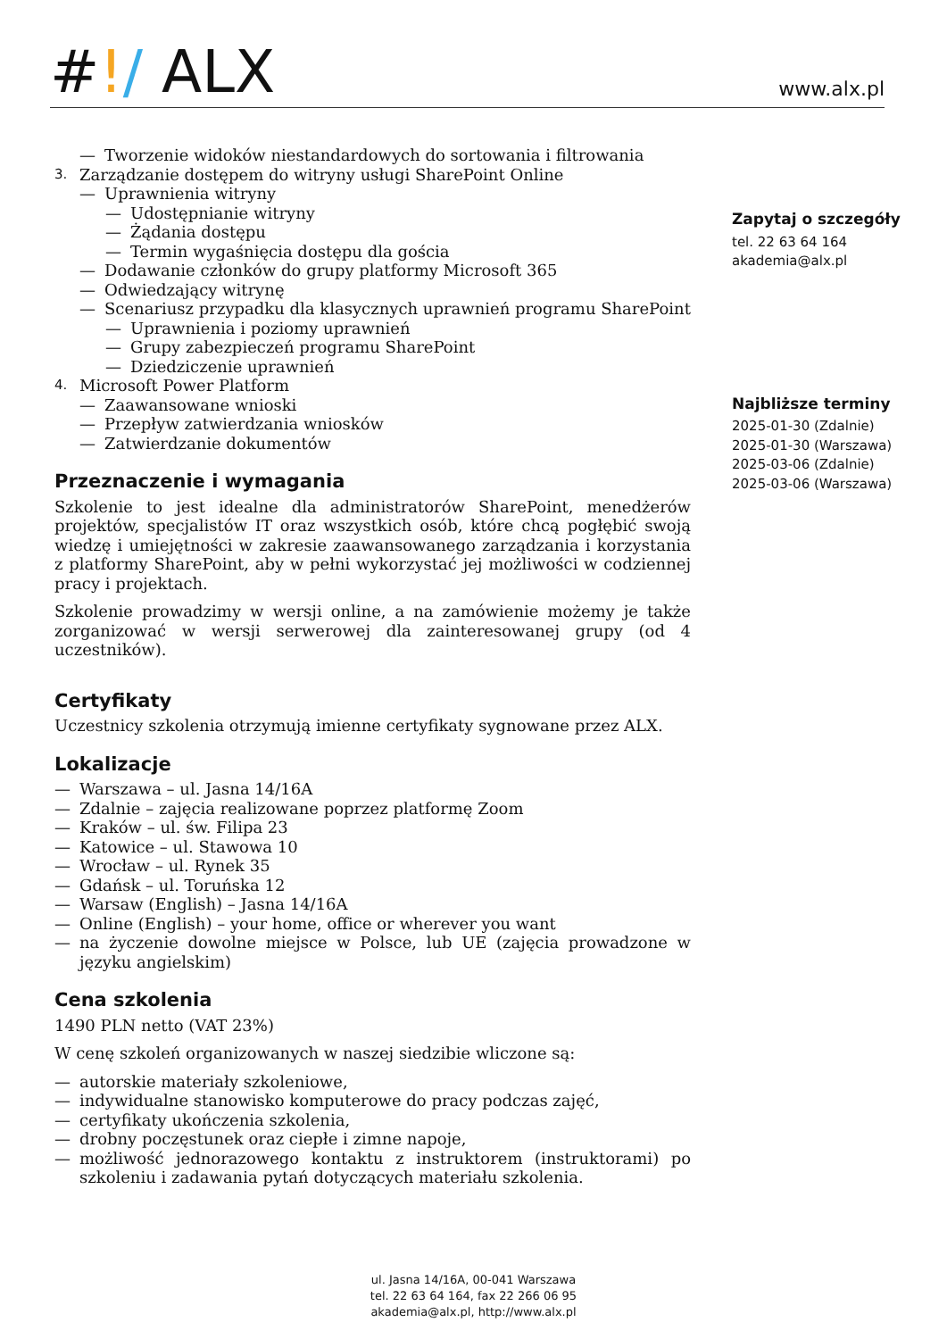#!/ ALX
www.alx.pl
— Tworzenie widoków niestandardowych do sortowania i filtrowania
3. Zarządzanie dostępem do witryny usługi SharePoint Online
— Uprawnienia witryny
— Udostępnianie witryny
— Żądania dostępu
— Termin wygaśnięcia dostępu dla gościa
— Dodawanie członków do grupy platformy Microsoft 365
— Odwiedzający witrynę
— Scenariusz przypadku dla klasycznych uprawnień programu SharePoint
— Uprawnienia i poziomy uprawnień
— Grupy zabezpieczeń programu SharePoint
— Dziedziczenie uprawnień
4. Microsoft Power Platform
— Zaawansowane wnioski
— Przepływ zatwierdzania wniosków
— Zatwierdzanie dokumentów
Przeznaczenie i wymagania
Szkolenie to jest idealne dla administratorów SharePoint, menedżerów projektów, specjalistów IT oraz wszystkich osób, które chcą pogłębić swoją wiedzę i umiejętności w zakresie zaawansowanego zarządzania i korzystania z platformy SharePoint, aby w pełni wykorzystać jej możliwości w codziennej pracy i projektach.
Szkolenie prowadzimy w wersji online, a na zamówienie możemy je także zorganizować w wersji serwerowej dla zainteresowanej grupy (od 4 uczestników).
Certyfikaty
Uczestnicy szkolenia otrzymują imienne certyfikaty sygnowane przez ALX.
Lokalizacje
— Warszawa – ul. Jasna 14/16A
— Zdalnie – zajęcia realizowane poprzez platformę Zoom
— Kraków – ul. św. Filipa 23
— Katowice – ul. Stawowa 10
— Wrocław – ul. Rynek 35
— Gdańsk – ul. Toruńska 12
— Warsaw (English) – Jasna 14/16A
— Online (English) – your home, office or wherever you want
— na życzenie dowolne miejsce w Polsce, lub UE (zajęcia prowadzone w języku angielskim)
Cena szkolenia
1490 PLN netto (VAT 23%)
W cenę szkoleń organizowanych w naszej siedzibie wliczone są:
— autorskie materiały szkoleniowe,
— indywidualne stanowisko komputerowe do pracy podczas zajęć,
— certyfikaty ukończenia szkolenia,
— drobny poczęstunek oraz ciepłe i zimne napoje,
— możliwość jednorazowego kontaktu z instruktorem (instruktorami) po szkoleniu i zadawania pytań dotyczących materiału szkolenia.
Zapytaj o szczegóły
tel. 22 63 64 164
akademia@alx.pl
Najbliższe terminy
2025-01-30 (Zdalnie)
2025-01-30 (Warszawa)
2025-03-06 (Zdalnie)
2025-03-06 (Warszawa)
ul. Jasna 14/16A, 00-041 Warszawa
tel. 22 63 64 164, fax 22 266 06 95
akademia@alx.pl, http://www.alx.pl